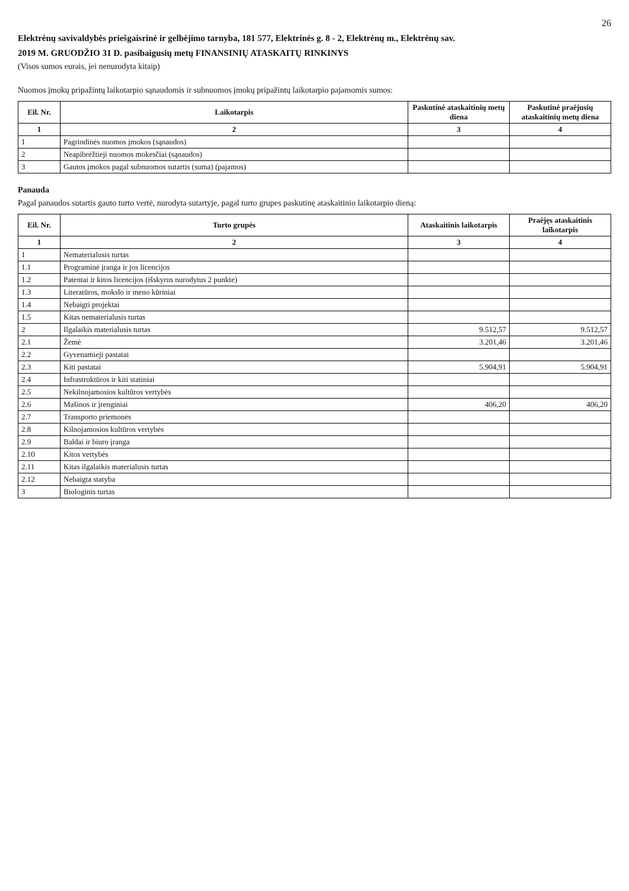26
Elektrėnų savivaldybės priešgaisrinė ir gelbėjimo tarnyba, 181 577, Elektrinės g. 8 - 2, Elektrėnų m., Elektrėnų sav.
2019 M. GRUODŽIO 31 D. pasibaigusių metų FINANSINIŲ ATASKAITŲ RINKINYS
(Visos sumos eurais, jei nenurodyta kitaip)
Nuomos įmokų pripažintų laikotarpio sąnaudomis ir subnuomos įmokų pripažintų laikotarpio pajamomis sumos:
| Eil. Nr. | Laikotarpis | Paskutinė ataskaitinių metų diena | Paskutinė praėjusių ataskaitinių metų diena |
| --- | --- | --- | --- |
| 1 | 2 | 3 | 4 |
| 1 | Pagrindinės nuomos įmokos (sąnaudos) | | |
| 2 | Neapibrėžtieji nuomos mokesčiai (sąnaudos) | | |
| 3 | Gautos įmokos pagal subnuomos sutartis (suma) (pajamos) | | |
Panauda
Pagal panaudos sutartis gauto turto vertė, nurodyta sutartyje, pagal turto grupes paskutinę ataskaitinio laikotarpio dieną:
| Eil. Nr. | Turto grupės | Ataskaitinis laikotarpis | Praėjęs ataskaitinis laikotarpis |
| --- | --- | --- | --- |
| 1 | 2 | 3 | 4 |
| 1 | Nematerialusis turtas | | |
| 1.1 | Programinė įranga ir jos licencijos | | |
| 1.2 | Patentai ir kitos licencijos (išskyrus nurodytus 2 punkte) | | |
| 1.3 | Literatūros, mokslo ir meno kūriniai | | |
| 1.4 | Nebaigti projektai | | |
| 1.5 | Kitas nematerialusis turtas | | |
| 2 | Ilgalaikis materialusis turtas | 9.512,57 | 9.512,57 |
| 2.1 | Žemė | 3.201,46 | 3.201,46 |
| 2.2 | Gyvenamieji pastatai | | |
| 2.3 | Kiti pastatai | 5.904,91 | 5.904,91 |
| 2.4 | Infrastruktūros ir kiti statiniai | | |
| 2.5 | Nekilnojamosios kultūros vertybės | | |
| 2.6 | Mašinos ir įrenginiai | 406,20 | 406,20 |
| 2.7 | Transporto priemonės | | |
| 2.8 | Kilnojamosios kultūros vertybės | | |
| 2.9 | Baldai ir biuro įranga | | |
| 2.10 | Kitos vertybės | | |
| 2.11 | Kitas ilgalaikis materialusis turtas | | |
| 2.12 | Nebaigta statyba | | |
| 3 | Biologinis turtas | | |